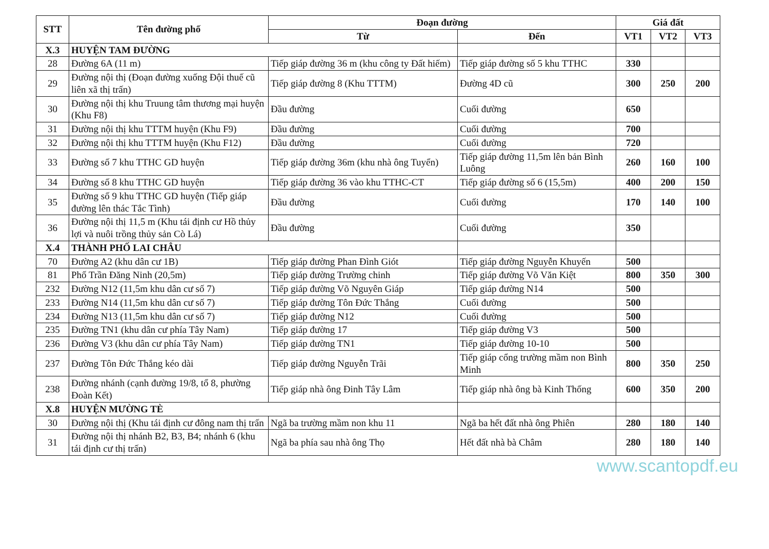| STT | Tên đường phố | Đoạn đường | | Giá đất | | |
| --- | --- | --- | --- | --- | --- | --- |
| | | Từ | Đến | VT1 | VT2 | VT3 |
| X.3 | HUYỆN TAM ĐƯỜNG | | | | | |
| 28 | Đường 6A (11 m) | Tiếp giáp đường 36 m (khu công ty Đất hiếm) | Tiếp giáp đường số 5 khu TTHC | 330 | | |
| 29 | Đường nội thị (Đoạn đường xuống Đội thuế cũ liên xã thị trấn) | Tiếp giáp đường 8 (Khu TTTM) | Đường 4D cũ | 300 | 250 | 200 |
| 30 | Đường nội thị khu Truung tâm thương mại huyện (Khu F8) | Đầu đường | Cuối đường | 650 | | |
| 31 | Đường nội thị khu TTTM huyện (Khu F9) | Đầu đường | Cuối đường | 700 | | |
| 32 | Đường nội thị khu TTTM huyện (Khu F12) | Đầu đường | Cuối đường | 720 | | |
| 33 | Đường số 7 khu TTHC GD huyện | Tiếp giáp đường 36m (khu nhà ông Tuyển) | Tiếp giáp đường 11,5m lên bản Bình Luông | 260 | 160 | 100 |
| 34 | Đường số 8 khu TTHC GD huyện | Tiếp giáp đường 36 vào khu TTHC-CT | Tiếp giáp đường số 6 (15,5m) | 400 | 200 | 150 |
| 35 | Đường số 9 khu TTHC GD huyện (Tiếp giáp đường lên thác Tắc Tình) | Đầu đường | Cuối đường | 170 | 140 | 100 |
| 36 | Đường nội thị 11,5 m (Khu tái định cư Hồ thủy lợi và nuôi trồng thủy sản Cò Lá) | Đầu đường | Cuối đường | 350 | | |
| X.4 | THÀNH PHỐ LAI CHÂU | | | | | |
| 70 | Đường A2 (khu dân cư 1B) | Tiếp giáp đường Phan Đình Giót | Tiếp giáp đường Nguyễn Khuyến | 500 | | |
| 81 | Phố Trần Đăng Ninh (20,5m) | Tiếp giáp đường Trường chinh | Tiếp giáp đường Võ Văn Kiệt | 800 | 350 | 300 |
| 232 | Đường N12 (11,5m khu dân cư số 7) | Tiếp giáp đường Võ Nguyên Giáp | Tiếp giáp đường N14 | 500 | | |
| 233 | Đường N14 (11,5m khu dân cư số 7) | Tiếp giáp đường Tôn Đức Thắng | Cuối đường | 500 | | |
| 234 | Đường N13 (11,5m khu dân cư số 7) | Tiếp giáp đường N12 | Cuối đường | 500 | | |
| 235 | Đường TN1 (khu dân cư phía Tây Nam) | Tiếp giáp đường 17 | Tiếp giáp đường V3 | 500 | | |
| 236 | Đường V3 (khu dân cư phía Tây Nam) | Tiếp giáp đường TN1 | Tiếp giáp đường 10-10 | 500 | | |
| 237 | Đường Tôn Đức Thắng kéo dài | Tiếp giáp đường Nguyễn Trãi | Tiếp giáp cổng trường mầm non Bình Minh | 800 | 350 | 250 |
| 238 | Đường nhánh (cạnh đường 19/8, tổ 8, phường Đoàn Kết) | Tiếp giáp nhà ông Đinh Tây Lâm | Tiếp giáp nhà ông bà Kinh Thống | 600 | 350 | 200 |
| X.8 | HUYỆN MƯỜNG TÈ | | | | | |
| 30 | Đường nội thị (Khu tái định cư đông nam thị trấn | Ngã ba trường mầm non khu 11 | Ngã ba hết đất nhà ông Phiên | 280 | 180 | 140 |
| 31 | Đường nội thị nhánh B2, B3, B4; nhánh 6 (khu tái định cư thị trấn) | Ngã ba phía sau nhà ông Thọ | Hết đất nhà bà Châm | 280 | 180 | 140 |
www.scantopdf.eu